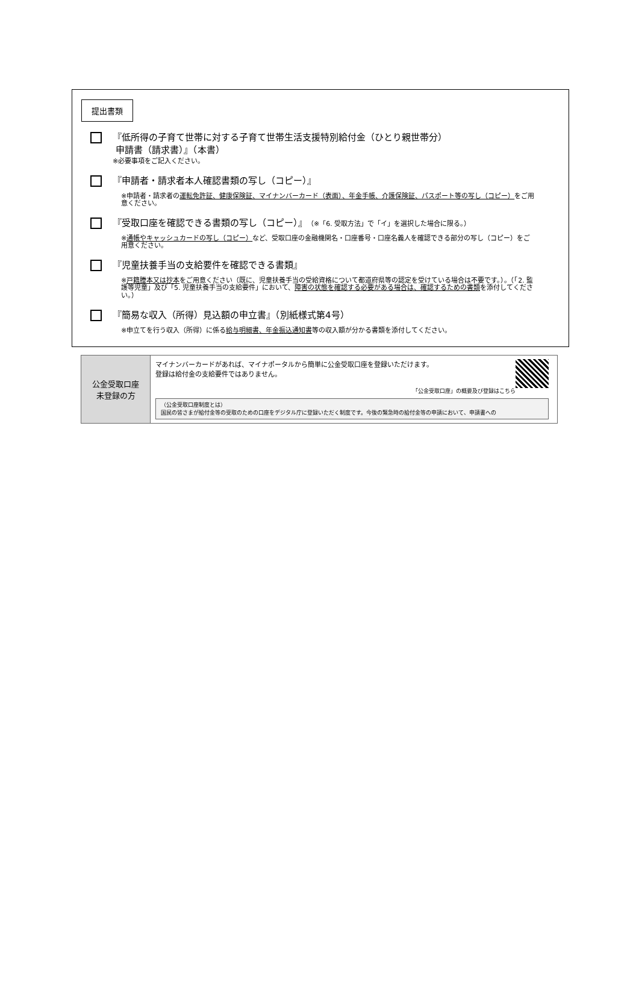提出書類
『低所得の子育て世帯に対する子育て世帯生活支援特別給付金（ひとり親世帯分）
申請書（請求書）』（本書）
※必要事項をご記入ください。
『申請者・請求者本人確認書類の写し（コピー）』
※申請者・請求者の運転免許証、健康保険証、マイナンバーカード（表面）、年金手帳、介護保険証、パスポート等の写し（コピー）をご用意ください。
『受取口座を確認できる書類の写し（コピー）』（※「6. 受取方法」で「イ」を選択した場合に限る。）
※通帳やキャッシュカードの写し（コピー）など、受取口座の金融機関名・口座番号・口座名義人を確認できる部分の写し（コピー）をご用意ください。
『児童扶養手当の支給要件を確認できる書類』
※戸籍謄本又は抄本をご用意ください（既に、児童扶養手当の受給資格について都道府県等の認定を受けている場合は不要です。）。（「2. 監護等児童」及び「5. 児童扶養手当の支給要件」において、障害の状態を確認する必要がある場合は、確認するための書類を添付してください。）
『簡易な収入（所得）見込額の申立書』（別紙様式第4号）
※申立てを行う収入（所得）に係る給与明細書、年金振込通知書等の収入額が分かる書類を添付してください。
| 公金受取口座 未登録の方 | マイナンバーカードがあれば、マイナポータルから簡単に公金受取口座を登録いただけます。 登録は給付金の支給要件ではありません。 「公金受取口座」の概要及び登録はこちら （公金受取口座制度とは） 国民の皆さまが給付金等の受取のための口座をデジタル庁に登録いただく制度です。今後の緊急時の給付金等の申請において、申請書への |